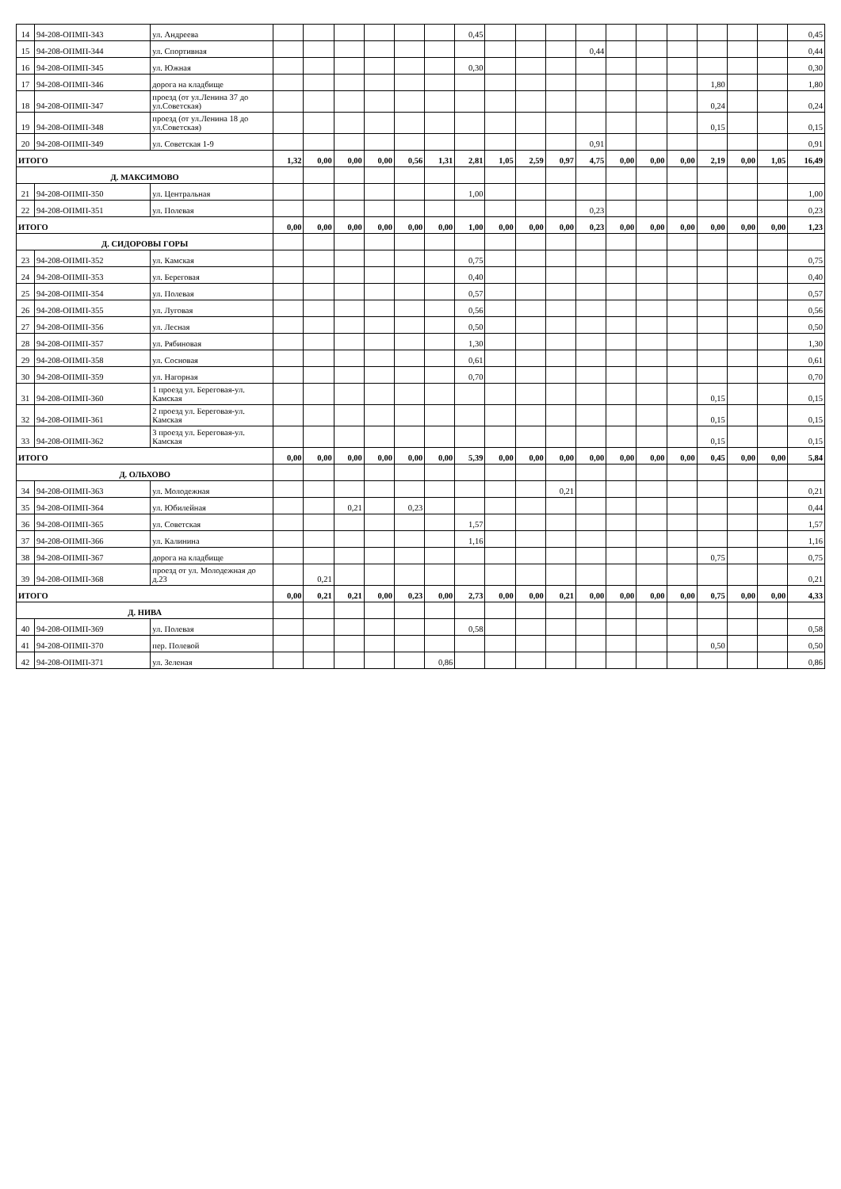| 14 | 94-208-ОПМП-343 | ул. Андреева | | | | | | | 0,45 | | | | | | | | | | | 0,45 |
| 15 | 94-208-ОПМП-344 | ул. Спортивная | | | | | | | | | | | 0,44 | | | | | | | 0,44 |
| 16 | 94-208-ОПМП-345 | ул. Южная | | | | | | | 0,30 | | | | | | | | | | | 0,30 |
| 17 | 94-208-ОПМП-346 | дорога на кладбище | | | | | | | | | | | | | | | 1,80 | | | 1,80 |
| 18 | 94-208-ОПМП-347 | проезд (от ул.Ленина 37 до ул.Советская) | | | | | | | | | | | | | | | 0,24 | | | 0,24 |
| 19 | 94-208-ОПМП-348 | проезд (от ул.Ленина 18 до ул.Советская) | | | | | | | | | | | | | | | 0,15 | | | 0,15 |
| 20 | 94-208-ОПМП-349 | ул. Советская 1-9 | | | | | | | | | | | 0,91 | | | | | | | 0,91 |
| ИТОГО | | | 1,32 | 0,00 | 0,00 | 0,00 | 0,56 | 1,31 | 2,81 | 1,05 | 2,59 | 0,97 | 4,75 | 0,00 | 0,00 | 0,00 | 2,19 | 0,00 | 1,05 | 16,49 |
| Д. МАКСИМОВО | | | | | | | | | | | | | | | | | | | | |
| 21 | 94-208-ОПМП-350 | ул. Центральная | | | | | | | 1,00 | | | | | | | | | | | 1,00 |
| 22 | 94-208-ОПМП-351 | ул. Полевая | | | | | | | | | | | 0,23 | | | | | | | 0,23 |
| ИТОГО | | | 0,00 | 0,00 | 0,00 | 0,00 | 0,00 | 0,00 | 1,00 | 0,00 | 0,00 | 0,00 | 0,23 | 0,00 | 0,00 | 0,00 | 0,00 | 0,00 | 0,00 | 1,23 |
| Д. СИДОРОВЫ ГОРЫ | | | | | | | | | | | | | | | | | | | | |
| 23 | 94-208-ОПМП-352 | ул. Камская | | | | | | | 0,75 | | | | | | | | | | | 0,75 |
| 24 | 94-208-ОПМП-353 | ул. Береговая | | | | | | | 0,40 | | | | | | | | | | | 0,40 |
| 25 | 94-208-ОПМП-354 | ул. Полевая | | | | | | | 0,57 | | | | | | | | | | | 0,57 |
| 26 | 94-208-ОПМП-355 | ул. Луговая | | | | | | | 0,56 | | | | | | | | | | | 0,56 |
| 27 | 94-208-ОПМП-356 | ул. Лесная | | | | | | | 0,50 | | | | | | | | | | | 0,50 |
| 28 | 94-208-ОПМП-357 | ул. Рябиновая | | | | | | | 1,30 | | | | | | | | | | | 1,30 |
| 29 | 94-208-ОПМП-358 | ул. Сосновая | | | | | | | 0,61 | | | | | | | | | | | 0,61 |
| 30 | 94-208-ОПМП-359 | ул. Нагорная | | | | | | | 0,70 | | | | | | | | | | | 0,70 |
| 31 | 94-208-ОПМП-360 | 1 проезд ул. Береговая-ул. Камская | | | | | | | | | | | | | | | 0,15 | | | 0,15 |
| 32 | 94-208-ОПМП-361 | 2 проезд ул. Береговая-ул. Камская | | | | | | | | | | | | | | | 0,15 | | | 0,15 |
| 33 | 94-208-ОПМП-362 | 3 проезд ул. Береговая-ул. Камская | | | | | | | | | | | | | | | 0,15 | | | 0,15 |
| ИТОГО | | | 0,00 | 0,00 | 0,00 | 0,00 | 0,00 | 0,00 | 5,39 | 0,00 | 0,00 | 0,00 | 0,00 | 0,00 | 0,00 | 0,00 | 0,45 | 0,00 | 0,00 | 5,84 |
| Д. ОЛЬХОВО | | | | | | | | | | | | | | | | | | | | |
| 34 | 94-208-ОПМП-363 | ул. Молодежная | | | | | | | | | | 0,21 | | | | | | | | 0,21 |
| 35 | 94-208-ОПМП-364 | ул. Юбилейная | | | 0,21 | | 0,23 | | | | | | | | | | | | | 0,44 |
| 36 | 94-208-ОПМП-365 | ул. Советская | | | | | | | 1,57 | | | | | | | | | | | 1,57 |
| 37 | 94-208-ОПМП-366 | ул. Калинина | | | | | | | 1,16 | | | | | | | | | | | 1,16 |
| 38 | 94-208-ОПМП-367 | дорога на кладбище | | | | | | | | | | | | | | | 0,75 | | | 0,75 |
| 39 | 94-208-ОПМП-368 | проезд от ул. Молодежная до д.23 | | 0,21 | | | | | | | | | | | | | | | | 0,21 |
| ИТОГО | | | 0,00 | 0,21 | 0,21 | 0,00 | 0,23 | 0,00 | 2,73 | 0,00 | 0,00 | 0,21 | 0,00 | 0,00 | 0,00 | 0,00 | 0,75 | 0,00 | 0,00 | 4,33 |
| Д. НИВА | | | | | | | | | | | | | | | | | | | | |
| 40 | 94-208-ОПМП-369 | ул. Полевая | | | | | | | 0,58 | | | | | | | | | | | 0,58 |
| 41 | 94-208-ОПМП-370 | пер. Полевой | | | | | | | | | | | | | | | 0,50 | | | 0,50 |
| 42 | 94-208-ОПМП-371 | ул. Зеленая | | | | | | 0,86 | | | | | | | | | | | | 0,86 |